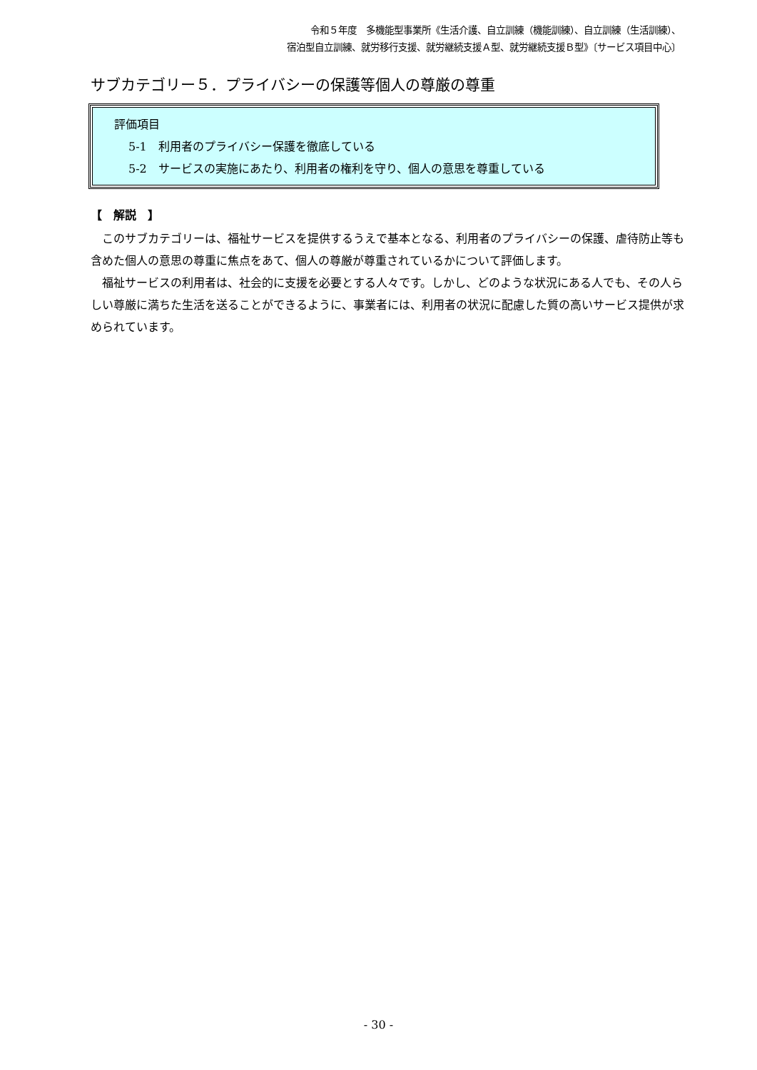令和５年度　多機能型事業所《生活介護、自立訓練（機能訓練）、自立訓練（生活訓練）、
宿泊型自立訓練、就労移行支援、就労継続支援Ａ型、就労継続支援Ｂ型》〔サービス項目中心〕
サブカテゴリー５．プライバシーの保護等個人の尊厳の尊重
評価項目
5-1　利用者のプライバシー保護を徹底している
5-2　サービスの実施にあたり、利用者の権利を守り、個人の意思を尊重している
【　解説　】
このサブカテゴリーは、福祉サービスを提供するうえで基本となる、利用者のプライバシーの保護、虐待防止等も含めた個人の意思の尊重に焦点をあて、個人の尊厳が尊重されているかについて評価します。
福祉サービスの利用者は、社会的に支援を必要とする人々です。しかし、どのような状況にある人でも、その人らしい尊厳に満ちた生活を送ることができるように、事業者には、利用者の状況に配慮した質の高いサービス提供が求められています。
- 30 -